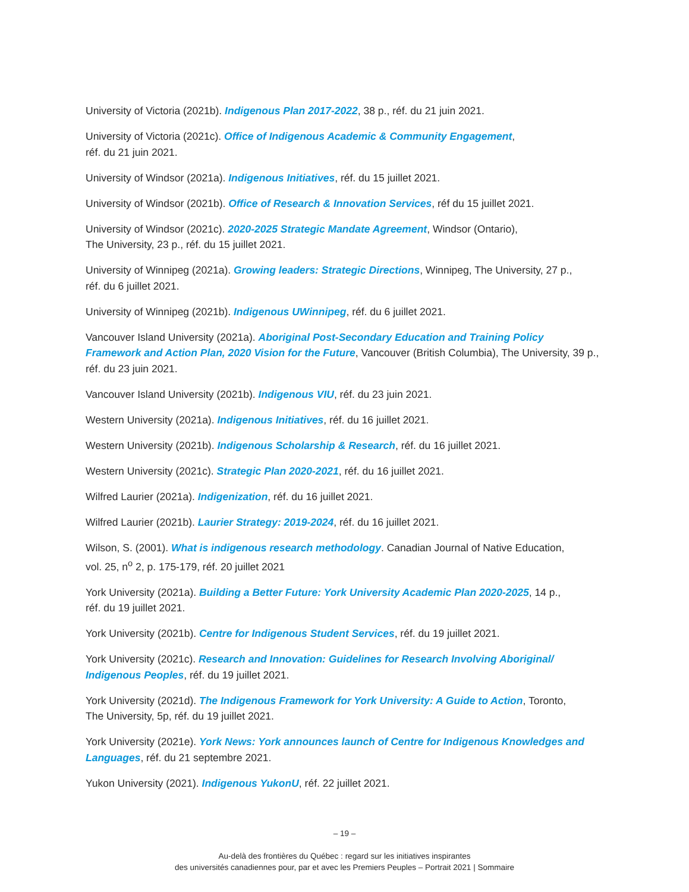University of Victoria (2021b). Indigenous Plan 2017-2022, 38 p., réf. du 21 juin 2021.
University of Victoria (2021c). Office of Indigenous Academic & Community Engagement,
réf. du 21 juin 2021.
University of Windsor (2021a). Indigenous Initiatives, réf. du 15 juillet 2021.
University of Windsor (2021b). Office of Research & Innovation Services, réf du 15 juillet 2021.
University of Windsor (2021c). 2020-2025 Strategic Mandate Agreement, Windsor (Ontario),
The University, 23 p., réf. du 15 juillet 2021.
University of Winnipeg (2021a). Growing leaders: Strategic Directions, Winnipeg, The University, 27 p.,
réf. du 6 juillet 2021.
University of Winnipeg (2021b). Indigenous UWinnipeg, réf. du 6 juillet 2021.
Vancouver Island University (2021a). Aboriginal Post-Secondary Education and Training Policy Framework and Action Plan, 2020 Vision for the Future, Vancouver (British Columbia), The University, 39 p., réf. du 23 juin 2021.
Vancouver Island University (2021b). Indigenous VIU, réf. du 23 juin 2021.
Western University (2021a). Indigenous Initiatives, réf. du 16 juillet 2021.
Western University (2021b). Indigenous Scholarship & Research, réf. du 16 juillet 2021.
Western University (2021c). Strategic Plan 2020-2021, réf. du 16 juillet 2021.
Wilfred Laurier (2021a). Indigenization, réf. du 16 juillet 2021.
Wilfred Laurier (2021b). Laurier Strategy: 2019-2024, réf. du 16 juillet 2021.
Wilson, S. (2001). What is indigenous research methodology. Canadian Journal of Native Education,
vol. 25, n<sup>o</sup> 2, p. 175-179, réf. 20 juillet 2021
York University (2021a). Building a Better Future: York University Academic Plan 2020-2025, 14 p.,
réf. du 19 juillet 2021.
York University (2021b). Centre for Indigenous Student Services, réf. du 19 juillet 2021.
York University (2021c). Research and Innovation: Guidelines for Research Involving Aboriginal/ Indigenous Peoples, réf. du 19 juillet 2021.
York University (2021d). The Indigenous Framework for York University: A Guide to Action, Toronto,
The University, 5p, réf. du 19 juillet 2021.
York University (2021e). York News: York announces launch of Centre for Indigenous Knowledges and Languages, réf. du 21 septembre 2021.
Yukon University (2021). Indigenous YukonU, réf. 22 juillet 2021.
– 19 –
Au-delà des frontières du Québec : regard sur les initiatives inspirantes
des universités canadiennes pour, par et avec les Premiers Peuples – Portrait 2021 | Sommaire